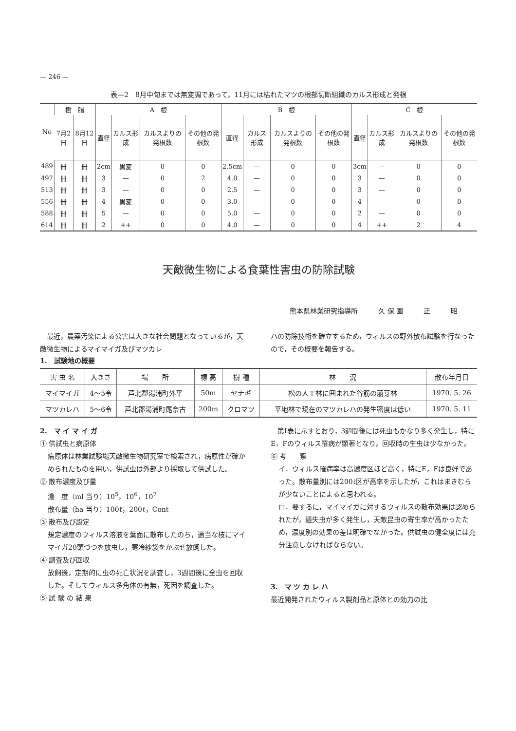— 246 —
表—2　8月中旬までは無変調であって，11月には枯れたマツの根部切断組織のカルス形成と発根
| No | 樹 脂 | | A 根 | | | | B 根 | | | | C 根 | | | |
| --- | --- | --- | --- | --- | --- | --- | --- | --- | --- | --- | --- | --- | --- | --- |
| | 7月2日 | 8月12日 | 直径 | カルス形成 | カルスよりの発根数 | その他の発根数 | 直径 | カルス形成 | カルスよりの発根数 | その他の発根数 | 直径 | カルス形成 | カルスよりの発根数 | その他の発根数 |
| 489 | 卌 | 卌 | 2cm | 黒変 | 0 | 0 | 2.5cm | — | 0 | 0 | 3cm | — | 0 | 0 |
| 497 | 卌 | 卌 | 3 | — | 0 | 2 | 4.0 | — | 0 | 0 | 3 | — | 0 | 0 |
| 513 | 卌 | 卌 | 3 | — | 0 | 0 | 2.5 | — | 0 | 0 | 3 | — | 0 | 0 |
| 556 | 卌 | 卌 | 4 | 黒変 | 0 | 0 | 3.0 | — | 0 | 0 | 4 | — | 0 | 0 |
| 588 | 卌 | 卌 | 5 | — | 0 | 0 | 5.0 | — | 0 | 0 | 2 | — | 0 | 0 |
| 614 | 卌 | 卌 | 2 | ++ | 0 | 0 | 4.0 | — | 0 | 0 | 4 | ++ | 2 | 4 |
天敵微生物による食葉性害虫の防除試験
熊本県林業研究指導所　　　久 保 園　　　正　　　昭
　最近，農薬汚染による公害は大きな社会問題となっているが，天敵微生物によるマイマイガ及びマツカレ
ハの防除技術を確立するため，ウィルスの野外散布試験を行なったので，その概要を報告する。
1.　試験地の概要
| 害 虫 名 | 大きさ | 場 所 | 標 高 | 樹 種 | 林 況 | 散布年月日 |
| --- | --- | --- | --- | --- | --- | --- |
| マイマイガ | 4～5令 | 芦北郡湯浦町外平 | 50m | ヤナギ | 松の人工林に囲まれた谷筋の萠芽林 | 1970. 5. 26 |
| マツカレハ | 5～6令 | 芦北郡湯浦町尾奈古 | 200m | クロマツ | 平地林で現在のマツカレハの発生密度は低い | 1970. 5. 11 |
2.　マ イ マ イ ガ
① 供試虫と病原体
病原体は林業試験場天敵微生物研究室で検索され，病原性が確かめられたものを用い，供試虫は外部より採取して供試した。
② 散布濃度及び量
濃　度（ml 当り）10<sup>5</sup>，10<sup>6</sup>，10<sup>7</sup>
散布量（ha 当り）100ℓ，200ℓ，Cont
③ 散布及び設定
規定濃度のウィルス溶液を葉面に散布したのち，適当な枝にマイマイガ20頭づつを放虫し，寒冷紗袋をかぶせ放飼した。
④ 調査及び回収
放飼後，定期的に虫の死亡状況を調査し，3週間後に全虫を回収した。そしてウィルス多角体の有無，死因を調査した。
⑤ 試 験 の 結 果
　第Ⅰ表に示すとおり，3週間後には死虫もかなり多く発生し，特にE，Fのウィルス罹病が顕著となり，回収時の生虫は少なかった。
⑥ 考　　察
イ．ウィルス罹病率は高濃度区ほど高く，特にE，Fは良好であった。散布量別には200ℓ区が高率を示したが，これはまきむらが少ないことによると思われる。
ロ．要するに，マイマイガに対するウィルスの散布効果は認められたが，遁失虫が多く発生し，天敵昆虫の寄生率が高かったため，濃度別の効果の差は明確でなかった。供試虫の健全度には充分注意しなければならない。
3.　マ ツ カ レ ハ
最近開発されたウィルス製剤品と原体との効力の比